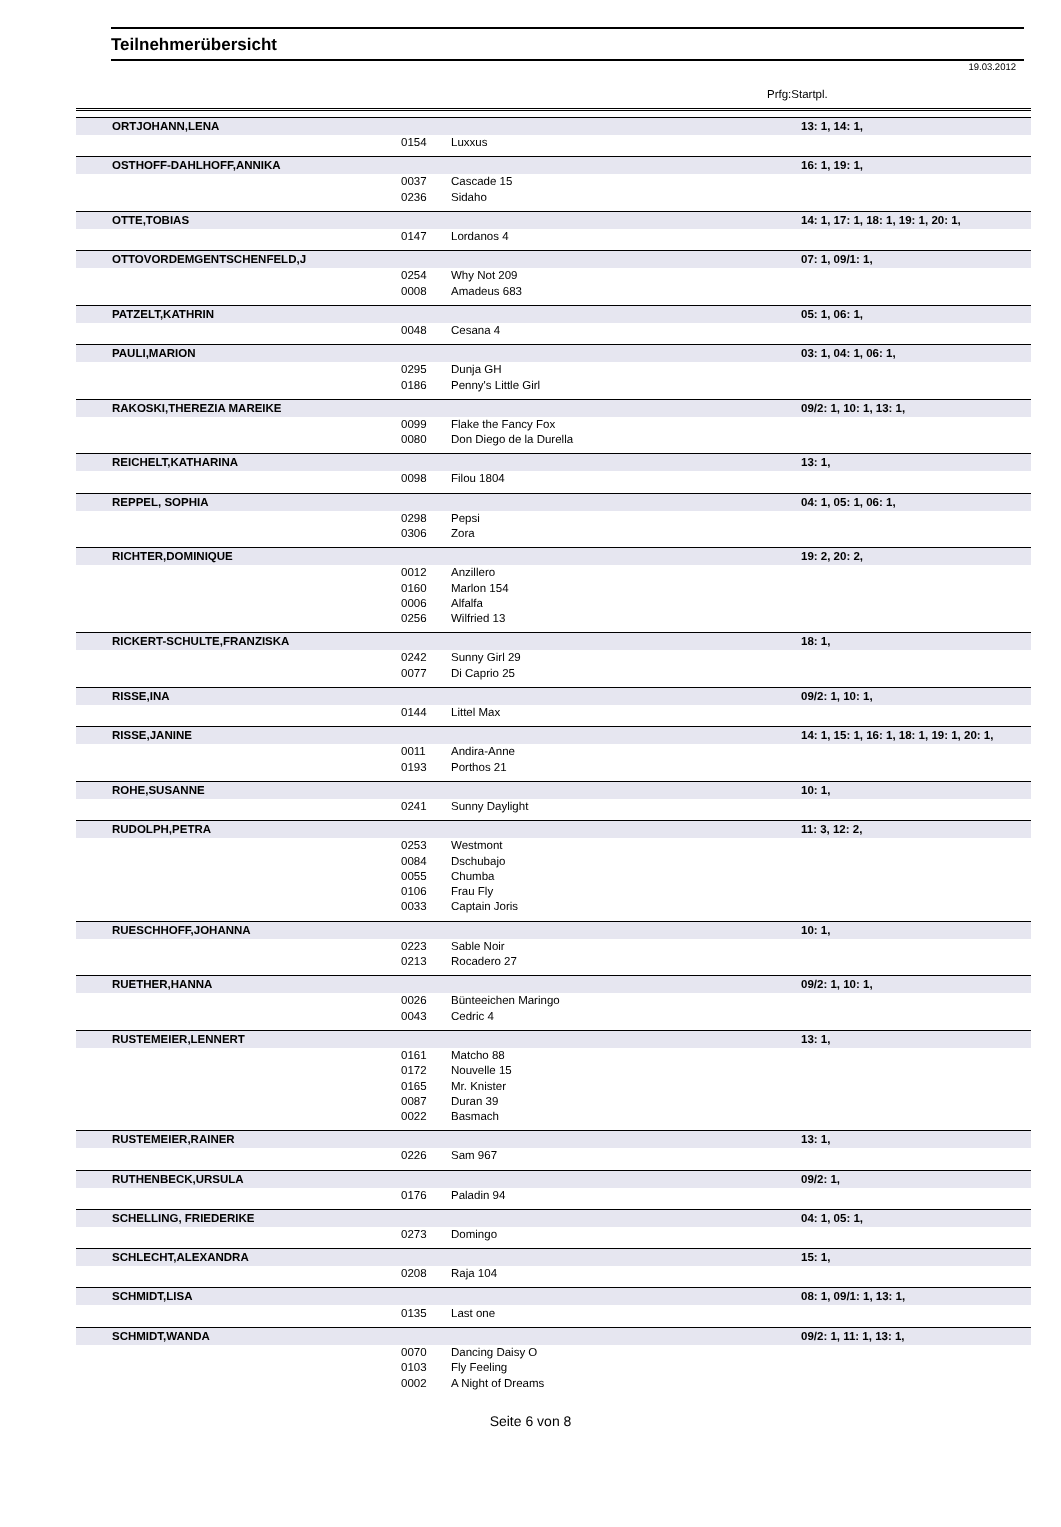Teilnehmerübersicht
19.03.2012
Prfg:Startpl.
| ORTJOHANN,LENA | | | 13: 1, 14: 1, |
| | 0154 | Luxxus | |
| OSTHOFF-DAHLHOFF,ANNIKA | | | 16: 1, 19: 1, |
| | 0037 | Cascade 15 | |
| | 0236 | Sidaho | |
| OTTE,TOBIAS | | | 14: 1, 17: 1, 18: 1, 19: 1, 20: 1, |
| | 0147 | Lordanos 4 | |
| OTTOVORDEMGENTSCHENFELD,J | | | 07: 1, 09/1: 1, |
| | 0254 | Why Not 209 | |
| | 0008 | Amadeus 683 | |
| PATZELT,KATHRIN | | | 05: 1, 06: 1, |
| | 0048 | Cesana 4 | |
| PAULI,MARION | | | 03: 1, 04: 1, 06: 1, |
| | 0295 | Dunja GH | |
| | 0186 | Penny's Little Girl | |
| RAKOSKI,THEREZIA MAREIKE | | | 09/2: 1, 10: 1, 13: 1, |
| | 0099 | Flake the Fancy Fox | |
| | 0080 | Don Diego de la Durella | |
| REICHELT,KATHARINA | | | 13: 1, |
| | 0098 | Filou 1804 | |
| REPPEL, SOPHIA | | | 04: 1, 05: 1, 06: 1, |
| | 0298 | Pepsi | |
| | 0306 | Zora | |
| RICHTER,DOMINIQUE | | | 19: 2, 20: 2, |
| | 0012 | Anzillero | |
| | 0160 | Marlon 154 | |
| | 0006 | Alfalfa | |
| | 0256 | Wilfried 13 | |
| RICKERT-SCHULTE,FRANZISKA | | | 18: 1, |
| | 0242 | Sunny Girl 29 | |
| | 0077 | Di Caprio 25 | |
| RISSE,INA | | | 09/2: 1, 10: 1, |
| | 0144 | Littel Max | |
| RISSE,JANINE | | | 14: 1, 15: 1, 16: 1, 18: 1, 19: 1, 20: 1, |
| | 0011 | Andira-Anne | |
| | 0193 | Porthos 21 | |
| ROHE,SUSANNE | | | 10: 1, |
| | 0241 | Sunny Daylight | |
| RUDOLPH,PETRA | | | 11: 3, 12: 2, |
| | 0253 | Westmont | |
| | 0084 | Dschubajo | |
| | 0055 | Chumba | |
| | 0106 | Frau Fly | |
| | 0033 | Captain Joris | |
| RUESCHHOFF,JOHANNA | | | 10: 1, |
| | 0223 | Sable Noir | |
| | 0213 | Rocadero 27 | |
| RUETHER,HANNA | | | 09/2: 1, 10: 1, |
| | 0026 | Bünteeichen Maringo | |
| | 0043 | Cedric 4 | |
| RUSTEMEIER,LENNERT | | | 13: 1, |
| | 0161 | Matcho 88 | |
| | 0172 | Nouvelle 15 | |
| | 0165 | Mr. Knister | |
| | 0087 | Duran 39 | |
| | 0022 | Basmach | |
| RUSTEMEIER,RAINER | | | 13: 1, |
| | 0226 | Sam 967 | |
| RUTHENBECK,URSULA | | | 09/2: 1, |
| | 0176 | Paladin 94 | |
| SCHELLING, FRIEDERIKE | | | 04: 1, 05: 1, |
| | 0273 | Domingo | |
| SCHLECHT,ALEXANDRA | | | 15: 1, |
| | 0208 | Raja 104 | |
| SCHMIDT,LISA | | | 08: 1, 09/1: 1, 13: 1, |
| | 0135 | Last one | |
| SCHMIDT,WANDA | | | 09/2: 1, 11: 1, 13: 1, |
| | 0070 | Dancing Daisy O | |
| | 0103 | Fly Feeling | |
| | 0002 | A Night of Dreams | |
Seite 6 von 8